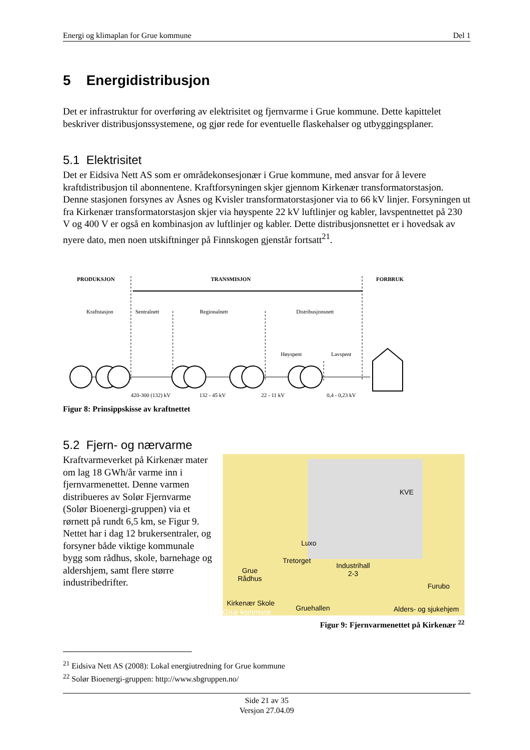Energi og klimaplan for Grue kommune Del 1
5 Energidistribusjon
Det er infrastruktur for overføring av elektrisitet og fjernvarme i Grue kommune. Dette kapittelet beskriver distribusjonssystemene, og gjør rede for eventuelle flaskehalser og utbyggingsplaner.
5.1 Elektrisitet
Det er Eidsiva Nett AS som er områdekonsesjonær i Grue kommune, med ansvar for å levere kraftdistribusjon til abonnentene. Kraftforsyningen skjer gjennom Kirkenær transformatorstasjon. Denne stasjonen forsynes av Åsnes og Kvisler transformatorstasjoner via to 66 kV linjer. Forsyningen ut fra Kirkenær transformatorstasjon skjer via høyspente 22 kV luftlinjer og kabler, lavspentnettet på 230 V og 400 V er også en kombinasjon av luftlinjer og kabler. Dette distribusjonsnettet er i hovedsak av nyere dato, men noen utskiftninger på Finnskogen gjenstår fortsatt<sup>21</sup>.
PRODUKSJON
TRANSMISJON
FORBRUK
Kraftstasjon
Sentralnett
Regionalnett
Distribusjonsnett
Høyspent
Lavspent
420-300 (132) kV
132 - 45 kV
22 - 11 kV
0,4 - 0,23 kV
Figur 8: Prinsippskisse av kraftnettet
5.2 Fjern- og nærvarme
Kraftvarmeverket på Kirkenær mater om lag 18 GWh/år varme inn i fjernvarmenettet. Denne varmen distribueres av Solør Fjernvarme (Solør Bioenergi-gruppen) via et rørnett på rundt 6,5 km, se Figur 9. Nettet har i dag 12 brukersentraler, og forsyner både viktige kommunale bygg som rådhus, skole, barnehage og aldershjem, samt flere større industribedrifter.
KVE
Luxo
Tretorget
Industrihall
2-3 Grue
Rådhus
Furubo
Kirkenær Skole
Gruehallen Grue kommune Alders- og sjukehjem
Figur 9: Fjernvarmenettet på Kirkenær <sup>22</sup>
<sup>21</sup> Eidsiva Nett AS (2008): Lokal energiutredning for Grue kommune
<sup>22</sup> Solør Bioenergi-gruppen: http://www.sbgruppen.no/
Side 21 av 35
Versjon 27.04.09